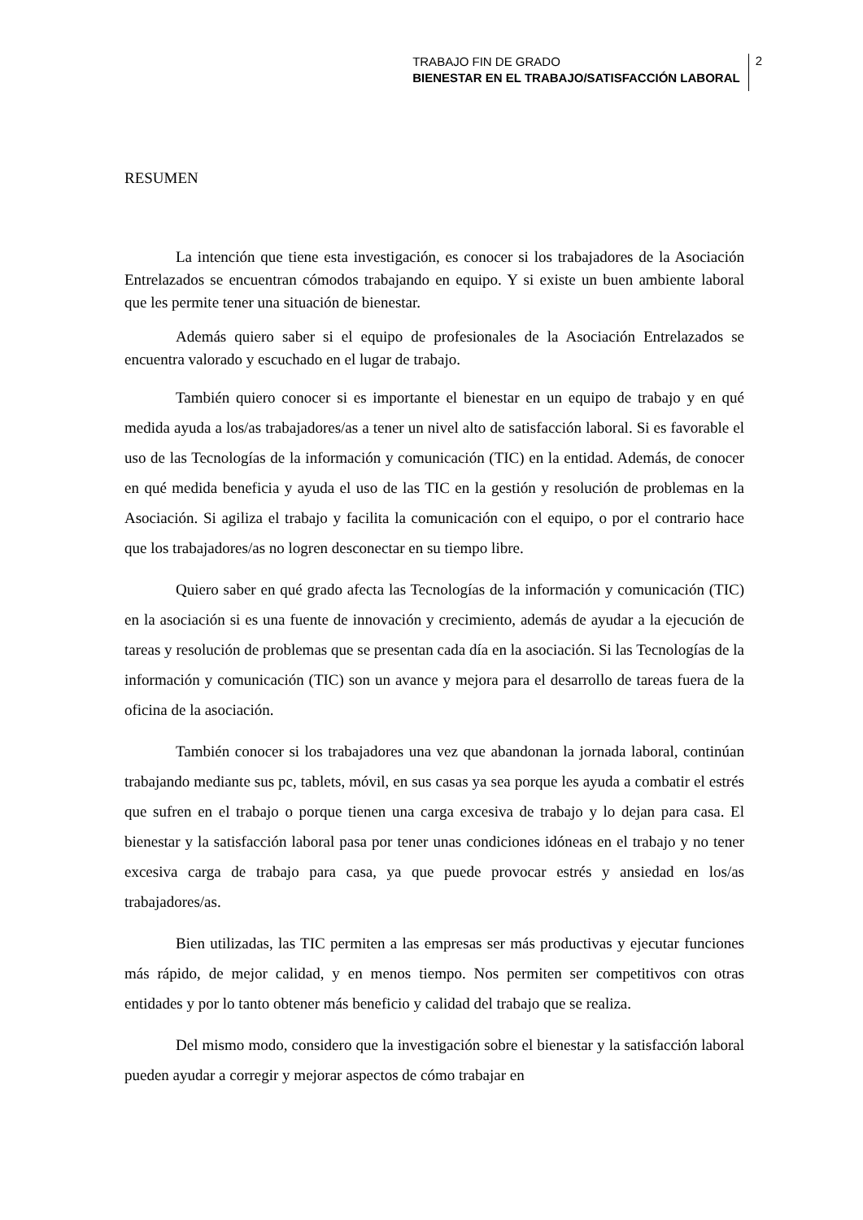TRABAJO FIN DE GRADO
BIENESTAR EN EL TRABAJO/SATISFACCIÓN LABORAL
2
RESUMEN
La intención que tiene esta investigación, es conocer si los trabajadores de la Asociación Entrelazados se encuentran cómodos trabajando en equipo. Y si existe un buen ambiente laboral que les permite tener una situación de bienestar.
Además quiero saber si el equipo de profesionales de la Asociación Entrelazados se encuentra valorado y escuchado en el lugar de trabajo.
También quiero conocer si es importante el bienestar en un equipo de trabajo y en qué medida ayuda a los/as trabajadores/as a tener un nivel alto de satisfacción laboral. Si es favorable el uso de las Tecnologías de la información y comunicación (TIC) en la entidad. Además, de conocer en qué medida beneficia y ayuda el uso de las TIC en la gestión y resolución de problemas en la Asociación. Si agiliza el trabajo y facilita la comunicación con el equipo, o por el contrario hace que los trabajadores/as no logren desconectar en su tiempo libre.
Quiero saber en qué grado afecta las Tecnologías de la información y comunicación (TIC) en la asociación si es una fuente de innovación y crecimiento, además de ayudar a la ejecución de tareas y resolución de problemas que se presentan cada día en la asociación. Si las Tecnologías de la información y comunicación (TIC) son un avance y mejora para el desarrollo de tareas fuera de la oficina de la asociación.
También conocer si los trabajadores una vez que abandonan la jornada laboral, continúan trabajando mediante sus pc, tablets, móvil, en sus casas ya sea porque les ayuda a combatir el estrés que sufren en el trabajo o porque tienen una carga excesiva de trabajo y lo dejan para casa. El bienestar y la satisfacción laboral pasa por tener unas condiciones idóneas en el trabajo y no tener excesiva carga de trabajo para casa, ya que puede provocar estrés y ansiedad en los/as trabajadores/as.
Bien utilizadas, las TIC permiten a las empresas ser más productivas y ejecutar funciones más rápido, de mejor calidad, y en menos tiempo. Nos permiten ser competitivos con otras entidades y por lo tanto obtener más beneficio y calidad del trabajo que se realiza.
Del mismo modo, considero que la investigación sobre el bienestar y la satisfacción laboral pueden ayudar a corregir y mejorar aspectos de cómo trabajar en